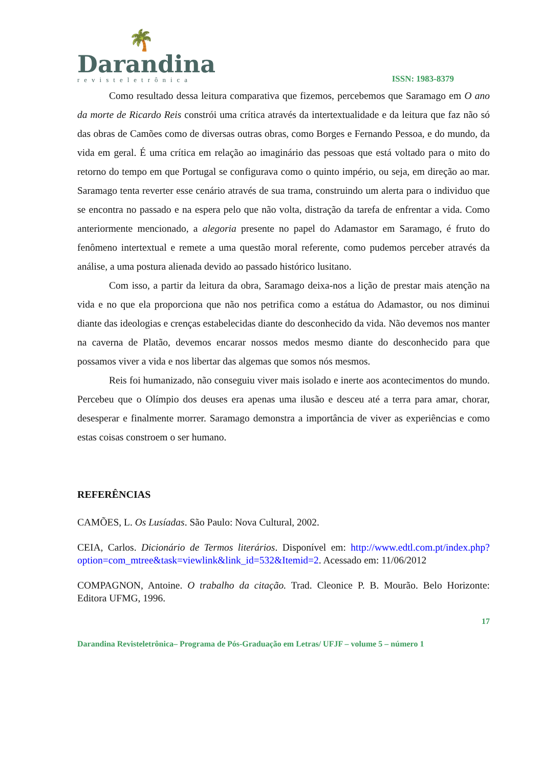🌴
Darandina
revisteletrônica
ISSN: 1983-8379
Como resultado dessa leitura comparativa que fizemos, percebemos que Saramago em O ano da morte de Ricardo Reis constrói uma crítica através da intertextualidade e da leitura que faz não só das obras de Camões como de diversas outras obras, como Borges e Fernando Pessoa, e do mundo, da vida em geral. É uma crítica em relação ao imaginário das pessoas que está voltado para o mito do retorno do tempo em que Portugal se configurava como o quinto império, ou seja, em direção ao mar. Saramago tenta reverter esse cenário através de sua trama, construindo um alerta para o individuo que se encontra no passado e na espera pelo que não volta, distração da tarefa de enfrentar a vida. Como anteriormente mencionado, a alegoria presente no papel do Adamastor em Saramago, é fruto do fenômeno intertextual e remete a uma questão moral referente, como pudemos perceber através da análise, a uma postura alienada devido ao passado histórico lusitano.
Com isso, a partir da leitura da obra, Saramago deixa-nos a lição de prestar mais atenção na vida e no que ela proporciona que não nos petrifica como a estátua do Adamastor, ou nos diminui diante das ideologias e crenças estabelecidas diante do desconhecido da vida. Não devemos nos manter na caverna de Platão, devemos encarar nossos medos mesmo diante do desconhecido para que possamos viver a vida e nos libertar das algemas que somos nós mesmos.
Reis foi humanizado, não conseguiu viver mais isolado e inerte aos acontecimentos do mundo. Percebeu que o Olímpio dos deuses era apenas uma ilusão e desceu até a terra para amar, chorar, desesperar e finalmente morrer. Saramago demonstra a importância de viver as experiências e como estas coisas constroem o ser humano.
REFERÊNCIAS
CAMÕES, L. Os Lusíadas. São Paulo: Nova Cultural, 2002.
CEIA, Carlos. Dicionário de Termos literários. Disponível em: http://www.edtl.com.pt/index.php?option=com_mtree&task=viewlink&link_id=532&Itemid=2. Acessado em: 11/06/2012
COMPAGNON, Antoine. O trabalho da citação. Trad. Cleonice P. B. Mourão. Belo Horizonte: Editora UFMG, 1996.
17
Darandina Revisteletrônica– Programa de Pós-Graduação em Letras/ UFJF – volume 5 – número 1